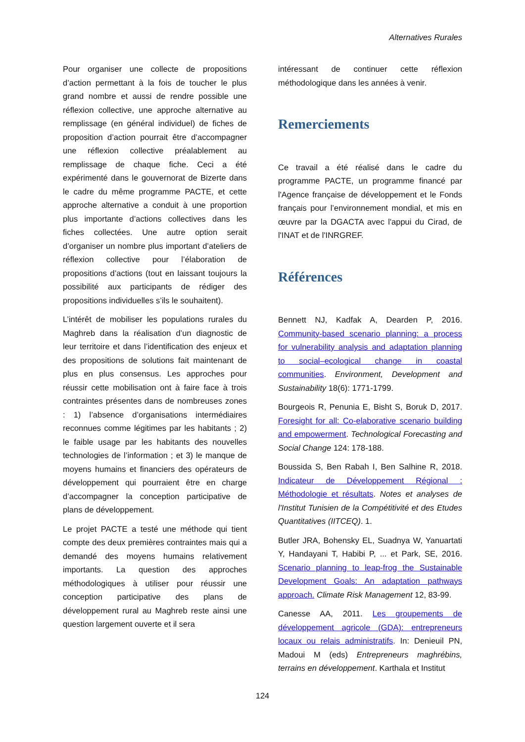Alternatives Rurales
Pour organiser une collecte de propositions d’action permettant à la fois de toucher le plus grand nombre et aussi de rendre possible une réflexion collective, une approche alternative au remplissage (en général individuel) de fiches de proposition d’action pourrait être d’accompagner une réflexion collective préalablement au remplissage de chaque fiche. Ceci a été expérimenté dans le gouvernorat de Bizerte dans le cadre du même programme PACTE, et cette approche alternative a conduit à une proportion plus importante d’actions collectives dans les fiches collectées. Une autre option serait d’organiser un nombre plus important d’ateliers de réflexion collective pour l’élaboration de propositions d’actions (tout en laissant toujours la possibilité aux participants de rédiger des propositions individuelles s’ils le souhaitent).
L’intérêt de mobiliser les populations rurales du Maghreb dans la réalisation d’un diagnostic de leur territoire et dans l’identification des enjeux et des propositions de solutions fait maintenant de plus en plus consensus. Les approches pour réussir cette mobilisation ont à faire face à trois contraintes présentes dans de nombreuses zones : 1) l’absence d’organisations intermédiaires reconnues comme légitimes par les habitants ; 2) le faible usage par les habitants des nouvelles technologies de l’information ; et 3) le manque de moyens humains et financiers des opérateurs de développement qui pourraient être en charge d’accompagner la conception participative de plans de développement.
Le projet PACTE a testé une méthode qui tient compte des deux premières contraintes mais qui a demandé des moyens humains relativement importants. La question des approches méthodologiques à utiliser pour réussir une conception participative des plans de développement rural au Maghreb reste ainsi une question largement ouverte et il sera
intéressant de continuer cette réflexion méthodologique dans les années à venir.
Remerciements
Ce travail a été réalisé dans le cadre du programme PACTE, un programme financé par l'Agence française de développement et le Fonds français pour l’environnement mondial, et mis en œuvre par la DGACTA avec l'appui du Cirad, de l'INAT et de l'INRGREF.
Références
Bennett NJ, Kadfak A, Dearden P, 2016. Community-based scenario planning: a process for vulnerability analysis and adaptation planning to social–ecological change in coastal communities. Environment, Development and Sustainability 18(6): 1771-1799.
Bourgeois R, Penunia E, Bisht S, Boruk D, 2017. Foresight for all: Co-elaborative scenario building and empowerment. Technological Forecasting and Social Change 124: 178-188.
Boussida S, Ben Rabah I, Ben Salhine R, 2018. Indicateur de Développement Régional : Méthodologie et résultats. Notes et analyses de l'Institut Tunisien de la Compétitivité et des Etudes Quantitatives (IITCEQ). 1.
Butler JRA, Bohensky EL, Suadnya W, Yanuartati Y, Handayani T, Habibi P, ... et Park, SE, 2016. Scenario planning to leap-frog the Sustainable Development Goals: An adaptation pathways approach. Climate Risk Management 12, 83-99.
Canesse AA, 2011. Les groupements de développement agricole (GDA): entrepreneurs locaux ou relais administratifs. In: Denieuil PN, Madoui M (eds) Entrepreneurs maghrébins, terrains en développement. Karthala et Institut
124